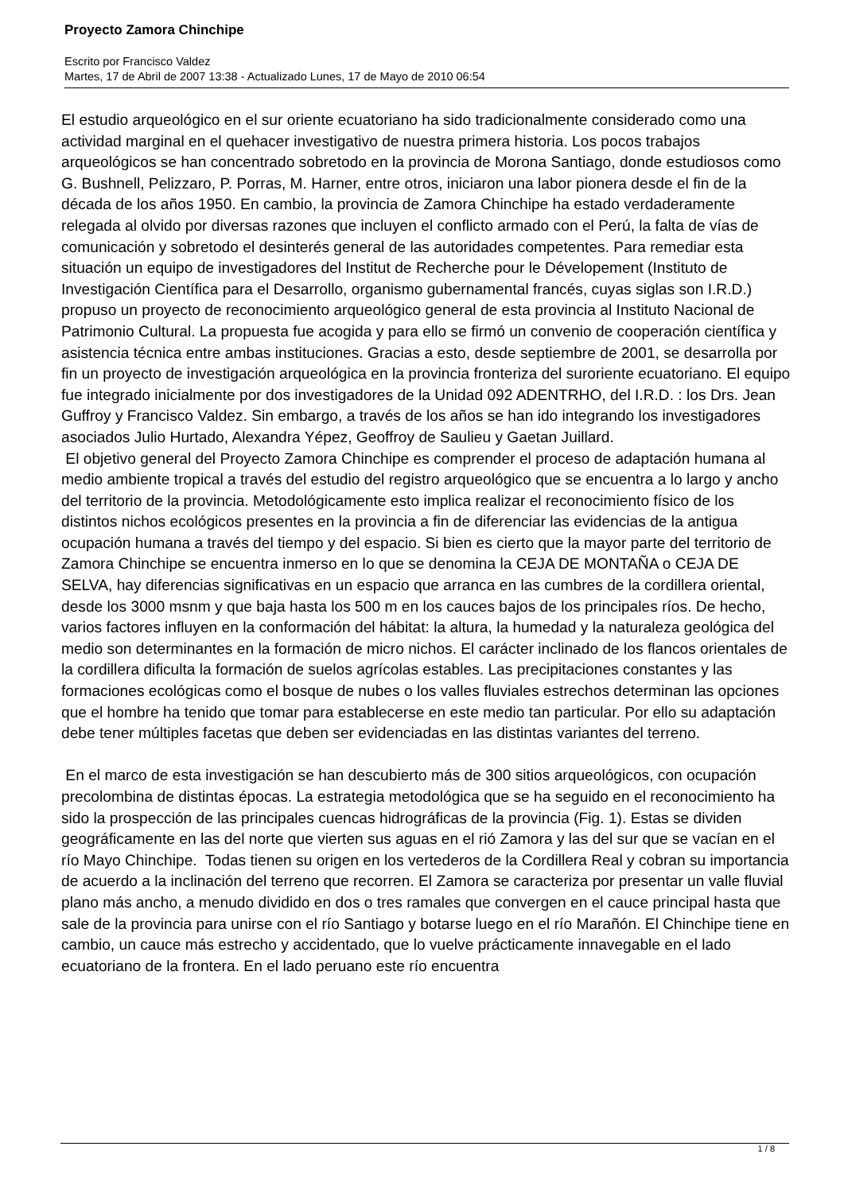Proyecto Zamora Chinchipe
Escrito por Francisco Valdez
Martes, 17 de Abril de 2007 13:38 - Actualizado Lunes, 17 de Mayo de 2010 06:54
El estudio arqueológico en el sur oriente ecuatoriano ha sido tradicionalmente considerado como una actividad marginal en el quehacer investigativo de nuestra primera historia. Los pocos trabajos arqueológicos se han concentrado sobretodo en la provincia de Morona Santiago, donde estudiosos como G. Bushnell, Pelizzaro, P. Porras, M. Harner, entre otros, iniciaron una labor pionera desde el fin de la década de los años 1950. En cambio, la provincia de Zamora Chinchipe ha estado verdaderamente relegada al olvido por diversas razones que incluyen el conflicto armado con el Perú, la falta de vías de comunicación y sobretodo el desinterés general de las autoridades competentes. Para remediar esta situación un equipo de investigadores del Institut de Recherche pour le Dévelopement (Instituto de Investigación Científica para el Desarrollo, organismo gubernamental francés, cuyas siglas son I.R.D.) propuso un proyecto de reconocimiento arqueológico general de esta provincia al Instituto Nacional de Patrimonio Cultural. La propuesta fue acogida y para ello se firmó un convenio de cooperación científica y asistencia técnica entre ambas instituciones. Gracias a esto, desde septiembre de 2001, se desarrolla por fin un proyecto de investigación arqueológica en la provincia fronteriza del suroriente ecuatoriano. El equipo fue integrado inicialmente por dos investigadores de la Unidad 092 ADENTRHO, del I.R.D. : los Drs. Jean Guffroy y Francisco Valdez. Sin embargo, a través de los años se han ido integrando los investigadores asociados Julio Hurtado, Alexandra Yépez, Geoffroy de Saulieu y Gaetan Juillard.
El objetivo general del Proyecto Zamora Chinchipe es comprender el proceso de adaptación humana al medio ambiente tropical a través del estudio del registro arqueológico que se encuentra a lo largo y ancho del territorio de la provincia. Metodológicamente esto implica realizar el reconocimiento físico de los distintos nichos ecológicos presentes en la provincia a fin de diferenciar las evidencias de la antigua ocupación humana a través del tiempo y del espacio. Si bien es cierto que la mayor parte del territorio de Zamora Chinchipe se encuentra inmerso en lo que se denomina la CEJA DE MONTAÑA o CEJA DE SELVA, hay diferencias significativas en un espacio que arranca en las cumbres de la cordillera oriental, desde los 3000 msnm y que baja hasta los 500 m en los cauces bajos de los principales ríos. De hecho, varios factores influyen en la conformación del hábitat: la altura, la humedad y la naturaleza geológica del medio son determinantes en la formación de micro nichos. El carácter inclinado de los flancos orientales de la cordillera dificulta la formación de suelos agrícolas estables. Las precipitaciones constantes y las formaciones ecológicas como el bosque de nubes o los valles fluviales estrechos determinan las opciones que el hombre ha tenido que tomar para establecerse en este medio tan particular. Por ello su adaptación debe tener múltiples facetas que deben ser evidenciadas en las distintas variantes del terreno.
En el marco de esta investigación se han descubierto más de 300 sitios arqueológicos, con ocupación precolombina de distintas épocas. La estrategia metodológica que se ha seguido en el reconocimiento ha sido la prospección de las principales cuencas hidrográficas de la provincia (Fig. 1). Estas se dividen geográficamente en las del norte que vierten sus aguas en el rió Zamora y las del sur que se vacían en el río Mayo Chinchipe. Todas tienen su origen en los vertederos de la Cordillera Real y cobran su importancia de acuerdo a la inclinación del terreno que recorren. El Zamora se caracteriza por presentar un valle fluvial plano más ancho, a menudo dividido en dos o tres ramales que convergen en el cauce principal hasta que sale de la provincia para unirse con el río Santiago y botarse luego en el río Marañón. El Chinchipe tiene en cambio, un cauce más estrecho y accidentado, que lo vuelve prácticamente innavegable en el lado ecuatoriano de la frontera. En el lado peruano este río encuentra
1 / 8